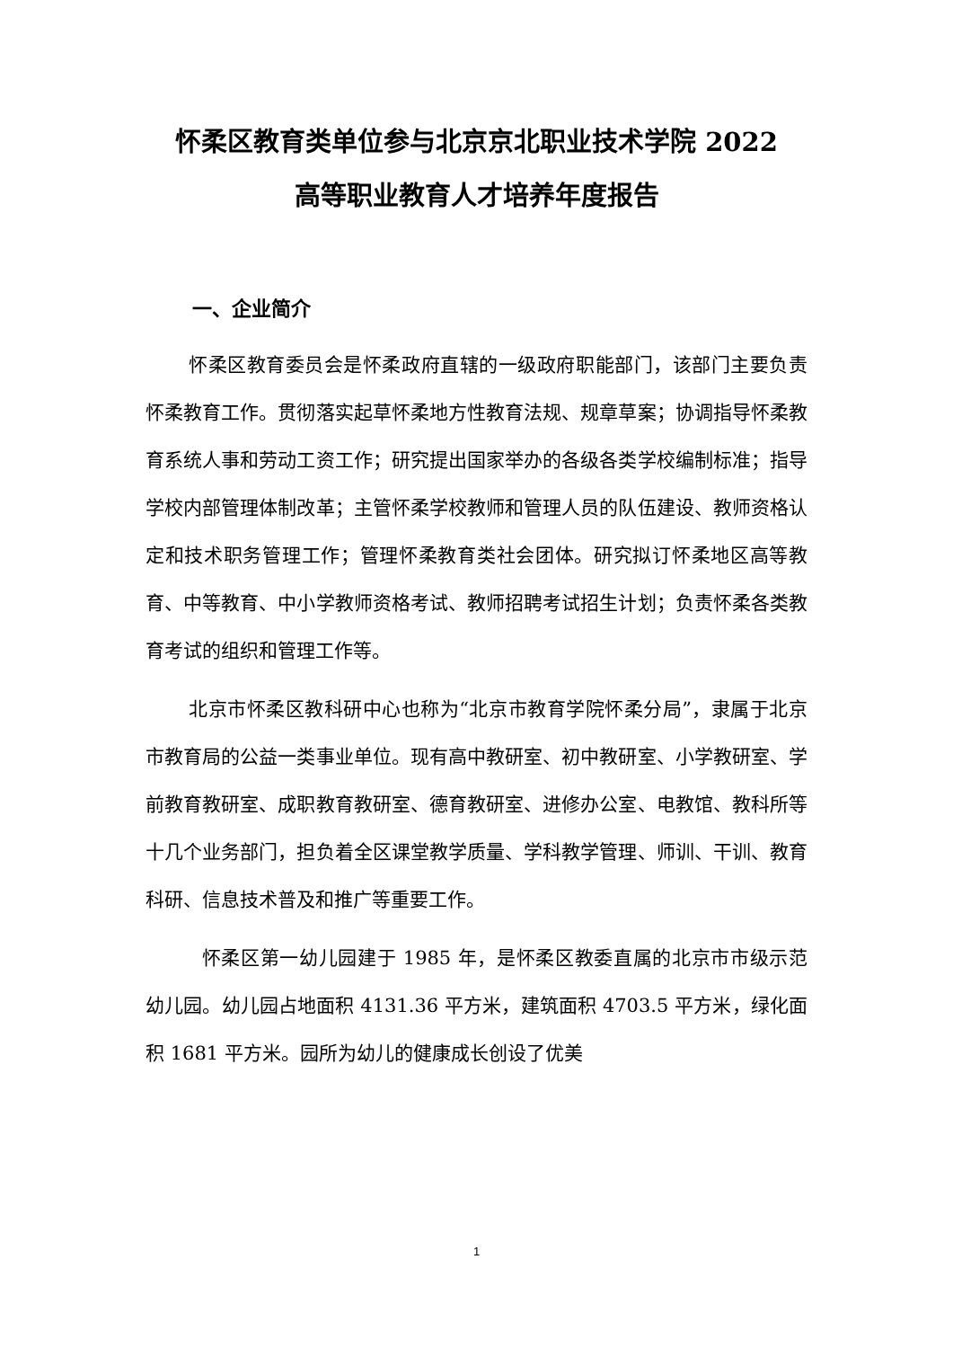怀柔区教育类单位参与北京京北职业技术学院 2022
高等职业教育人才培养年度报告
一、企业简介
怀柔区教育委员会是怀柔政府直辖的一级政府职能部门，该部门主要负责怀柔教育工作。贯彻落实起草怀柔地方性教育法规、规章草案；协调指导怀柔教育系统人事和劳动工资工作；研究提出国家举办的各级各类学校编制标准；指导学校内部管理体制改革；主管怀柔学校教师和管理人员的队伍建设、教师资格认定和技术职务管理工作；管理怀柔教育类社会团体。研究拟订怀柔地区高等教育、中等教育、中小学教师资格考试、教师招聘考试招生计划；负责怀柔各类教育考试的组织和管理工作等。
北京市怀柔区教科研中心也称为“北京市教育学院怀柔分局”，隶属于北京市教育局的公益一类事业单位。现有高中教研室、初中教研室、小学教研室、学前教育教研室、成职教育教研室、德育教研室、进修办公室、电教馆、教科所等十几个业务部门，担负着全区课堂教学质量、学科教学管理、师训、干训、教育科研、信息技术普及和推广等重要工作。
怀柔区第一幼儿园建于 1985 年，是怀柔区教委直属的北京市市级示范幼儿园。幼儿园占地面积 4131.36 平方米，建筑面积 4703.5 平方米，绿化面积 1681 平方米。园所为幼儿的健康成长创设了优美
1